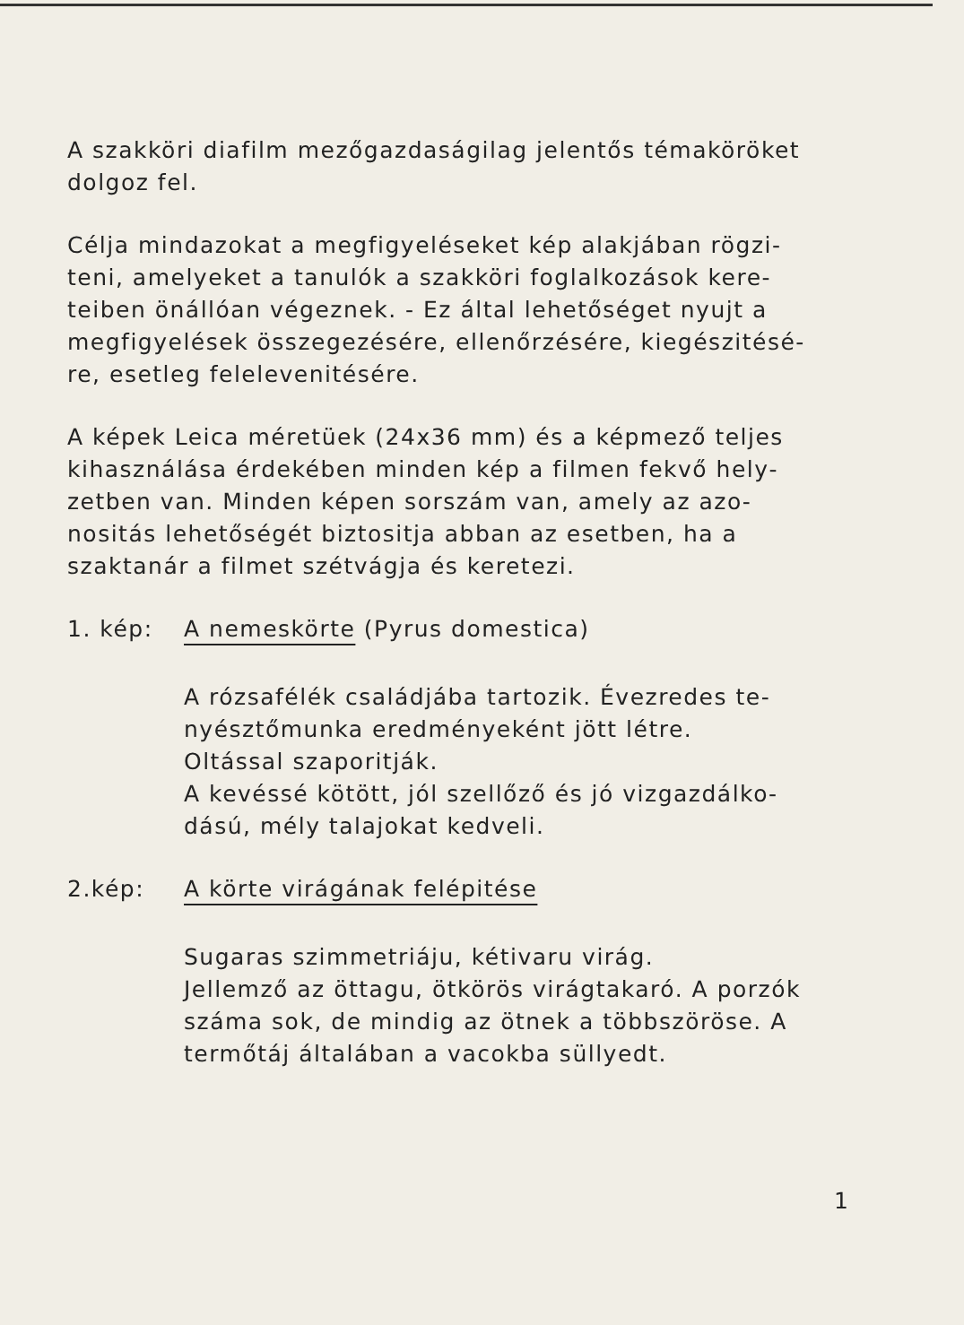A szakköri diafilm mezőgazdaságilag jelentős témaköröket dolgoz fel.
Célja mindazokat a megfigyeléseket kép alakjában rögzi­teni, amelyeket a tanulók a szakköri foglalkozások kere­teiben önállóan végeznek. - Ez által lehetőséget nyujt a megfigyelések összegezésére, ellenőrzésére, kiegészitésé­re, esetleg felelevenitésére.
A képek Leica méretüek (24x36 mm) és a képmező teljes kihasználása érdekében minden kép a filmen fekvő hely­zetben van. Minden képen sorszám van, amely az azo­nositás lehetőségét biztositja abban az esetben, ha a szaktanár a filmet szétvágja és keretezi.
1. kép: A nemeskörte (Pyrus domestica)
A rózsafélék családjába tartozik. Évezredes te­nyésztőmunka eredményeként jött létre.
Oltással szaporitják.
A kevéssé kötött, jól szellőző és jó vizgazdálko­dású, mély talajokat kedveli.
2.kép: A körte virágának felépitése
Sugaras szimmetriáju, kétivaru virág.
Jellemző az öttagu, ötkörös virágtakaró. A por­zók száma sok, de mindig az ötnek a többszö­röse. A termőtáj általában a vacokba süllyedt.
1